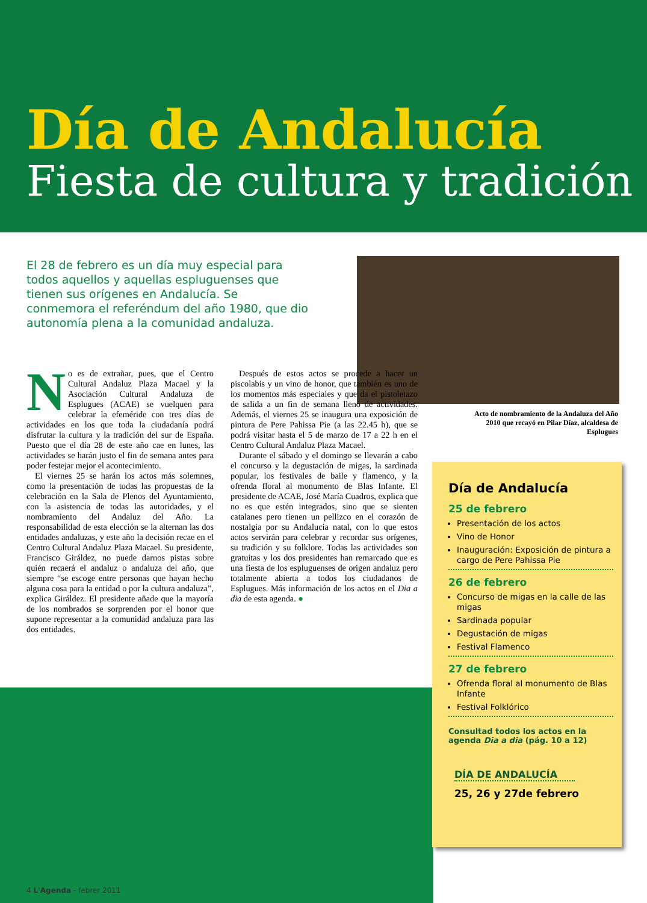Día de Andalucía
Fiesta de cultura y tradición
El 28 de febrero es un día muy especial para todos aquellos y aquellas espluguenses que tienen sus orígenes en Andalucía. Se conmemora el referéndum del año 1980, que dio autonomía plena a la comunidad andaluza.
Acto de nombramiento de la Andaluza del Año 2010 que recayó en Pilar Díaz, alcaldesa de Esplugues
No es de extrañar, pues, que el Centro Cultural Andaluz Plaza Macael y la Asociación Cultural Andaluza de Esplugues (ACAE) se vuelquen para celebrar la efeméride con tres días de actividades en los que toda la ciudadanía podrá disfrutar la cultura y la tradición del sur de España. Puesto que el día 28 de este año cae en lunes, las actividades se harán justo el fin de semana antes para poder festejar mejor el acontecimiento.
El viernes 25 se harán los actos más solemnes, como la presentación de todas las propuestas de la celebración en la Sala de Plenos del Ayuntamiento, con la asistencia de todas las autoridades, y el nombramiento del Andaluz del Año. La responsabilidad de esta elección se la alternan las dos entidades andaluzas, y este año la decisión recae en el Centro Cultural Andaluz Plaza Macael. Su presidente, Francisco Giráldez, no puede darnos pistas sobre quién recaerá el andaluz o andaluza del año, que siempre “se escoge entre personas que hayan hecho alguna cosa para la entidad o por la cultura andaluza”, explica Giráldez. El presidente añade que la mayoría de los nombrados se sorprenden por el honor que supone representar a la comunidad andaluza para las dos entidades.
Después de estos actos se procede a hacer un piscolabis y un vino de honor, que también es uno de los momentos más especiales y que da el pistoletazo de salida a un fin de semana lleno de actividades. Además, el viernes 25 se inaugura una exposición de pintura de Pere Pahissa Pie (a las 22.45 h), que se podrá visitar hasta el 5 de marzo de 17 a 22 h en el Centro Cultural Andaluz Plaza Macael.
Durante el sábado y el domingo se llevarán a cabo el concurso y la degustación de migas, la sardinada popular, los festivales de baile y flamenco, y la ofrenda floral al monumento de Blas Infante. El presidente de ACAE, José María Cuadros, explica que no es que estén integrados, sino que se sienten catalanes pero tienen un pellizco en el corazón de nostalgia por su Andalucía natal, con lo que estos actos servirán para celebrar y recordar sus orígenes, su tradición y su folklore. Todas las actividades son gratuitas y los dos presidentes han remarcado que es una fiesta de los espluguenses de origen andaluz pero totalmente abierta a todos los ciudadanos de Esplugues. Más información de los actos en el Dia a dia de esta agenda. ●
Día de Andalucía
25 de febrero
Presentación de los actos
Vino de Honor
Inauguración: Exposición de pintura a cargo de Pere Pahissa Pie
26 de febrero
Concurso de migas en la calle de las migas
Sardinada popular
Degustación de migas
Festival Flamenco
27 de febrero
Ofrenda floral al monumento de Blas Infante
Festival Folklórico
Consultad todos los actos en la agenda Dia a dia (pág. 10 a 12)
DÍA DE ANDALUCÍA
25, 26 y 27de febrero
4 L'Agenda - febrer 2011